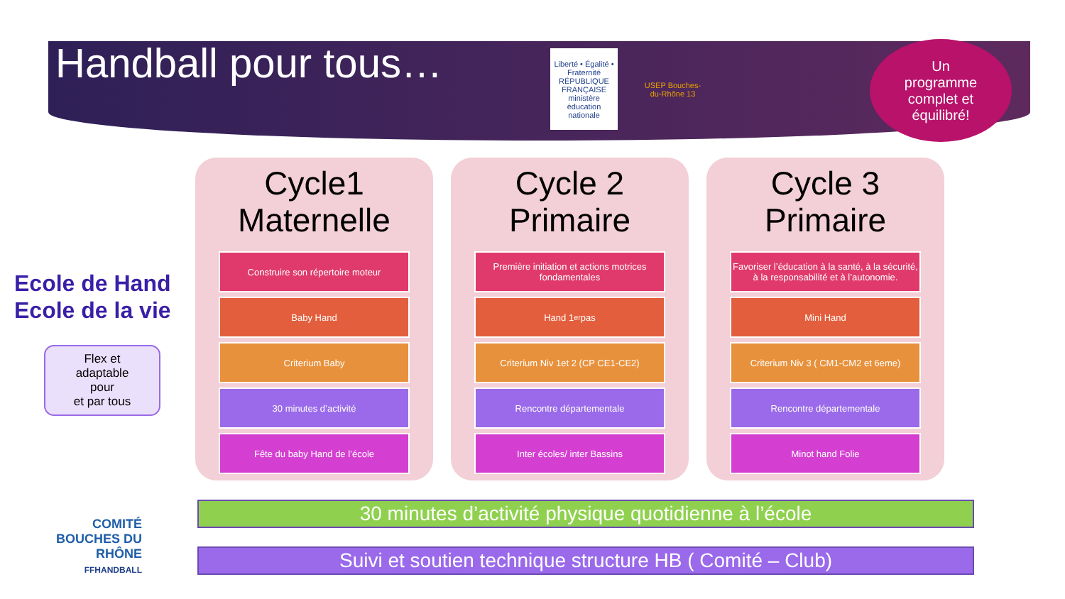Handball pour tous…
Liberté • Égalité • Fraternité RÉPUBLIQUE FRANÇAISE ministère éducation nationale
USEP Bouches-du-Rhône 13
Un
programme
complet et
équilibré!
Ecole de Hand
Ecole de la vie
Flex et
adaptable
pour
et par tous
Cycle1
Maternelle
Construire son répertoire moteur
Baby Hand
Criterium Baby
30 minutes d’activité
Fête du baby Hand de l’école
Cycle 2
Primaire
Première initiation et actions motrices fondamentales
Hand 1<sup>er</sup> pas
Criterium Niv 1et 2 (CP CE1-CE2)
Rencontre départementale
Inter écoles/ inter Bassins
Cycle 3
Primaire
Favoriser l’éducation à la santé, à la sécurité, à la responsabilité et à l’autonomie.
Mini Hand
Criterium Niv 3 ( CM1-CM2 et 6eme)
Rencontre départementale
Minot hand Folie
30 minutes d’activité physique quotidienne à l’école
Suivi et soutien technique structure HB ( Comité – Club)
COMITÉ
BOUCHES DU RHÔNE
FFHANDBALL